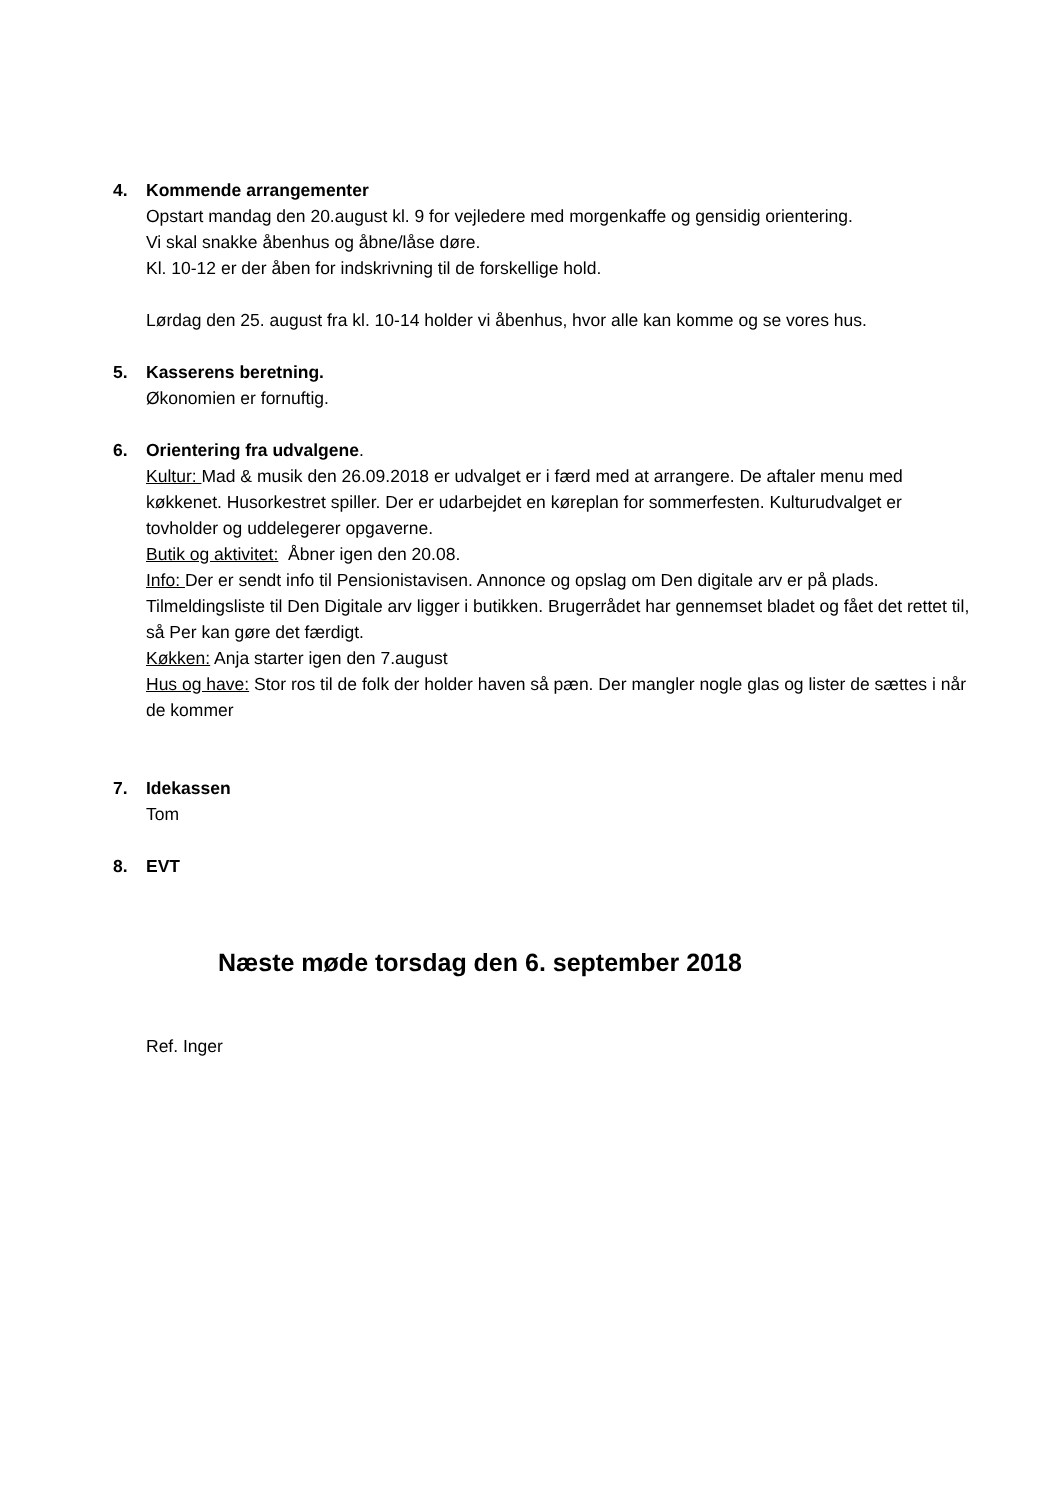4. Kommende arrangementer
Opstart mandag den 20.august kl. 9 for vejledere med morgenkaffe og gensidig orientering.
Vi skal snakke åbenhus og åbne/låse døre.
Kl. 10-12 er der åben for indskrivning til de forskellige hold.
Lørdag den 25. august fra kl. 10-14 holder vi åbenhus, hvor alle kan komme og se vores hus.
5. Kasserens beretning.
Økonomien er fornuftig.
6. Orientering fra udvalgene.
Kultur: Mad & musik den 26.09.2018 er udvalget er i færd med at arrangere. De aftaler menu med køkkenet. Husorkestret spiller. Der er udarbejdet en køreplan for sommerfesten. Kulturudvalget er tovholder og uddelegerer opgaverne.
Butik og aktivitet: Åbner igen den 20.08.
Info: Der er sendt info til Pensionistavisen. Annonce og opslag om Den digitale arv er på plads. Tilmeldingsliste til Den Digitale arv ligger i butikken. Brugerrådet har gennemset bladet og fået det rettet til, så Per kan gøre det færdigt.
Køkken: Anja starter igen den 7.august
Hus og have: Stor ros til de folk der holder haven så pæn. Der mangler nogle glas og lister de sættes i når de kommer
7. Idekassen
Tom
8. EVT
Næste møde torsdag den 6. september 2018
Ref. Inger